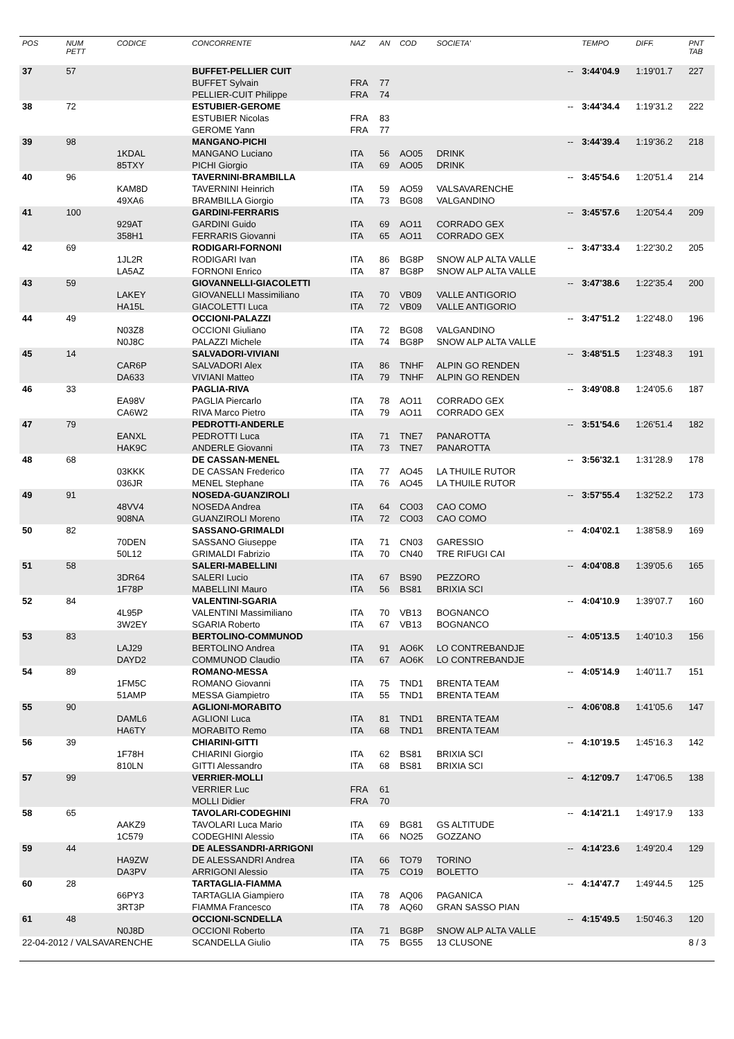| POS | NUM PETT | CODICE | CONCORRENTE | NAZ | AN | COD | SOCIETA' | | TEMPO | DIFF. | PNT TAB |
| --- | --- | --- | --- | --- | --- | --- | --- | --- | --- | --- | --- |
| 37 | 57 | | BUFFET-PELLIER CUIT | | | | | -- | 3:44'04.9 | 1:19'01.7 | 227 |
| | | | BUFFET Sylvain | FRA | 77 | | | | | | |
| | | | PELLIER-CUIT Philippe | FRA | 74 | | | | | | |
| 38 | 72 | | ESTUBIER-GEROME | | | | | -- | 3:44'34.4 | 1:19'31.2 | 222 |
| | | | ESTUBIER Nicolas | FRA | 83 | | | | | | |
| | | | GEROME Yann | FRA | 77 | | | | | | |
| 39 | 98 | | MANGANO-PICHI | | | | | -- | 3:44'39.4 | 1:19'36.2 | 218 |
| | | 1KDAL | MANGANO Luciano | ITA | 56 | AO05 | DRINK | | | | |
| | | 85TXY | PICHI Giorgio | ITA | 69 | AO05 | DRINK | | | | |
| 40 | 96 | | TAVERNINI-BRAMBILLA | | | | | -- | 3:45'54.6 | 1:20'51.4 | 214 |
| | | KAM8D | TAVERNINI Heinrich | ITA | 59 | AO59 | VALSAVARENCHE | | | | |
| | | 49XA6 | BRAMBILLA Giorgio | ITA | 73 | BG08 | VALGANDINO | | | | |
| 41 | 100 | | GARDINI-FERRARIS | | | | | -- | 3:45'57.6 | 1:20'54.4 | 209 |
| | | 929AT | GARDINI Guido | ITA | 69 | AO11 | CORRADO GEX | | | | |
| | | 358H1 | FERRARIS Giovanni | ITA | 65 | AO11 | CORRADO GEX | | | | |
| 42 | 69 | | RODIGARI-FORNONI | | | | | -- | 3:47'33.4 | 1:22'30.2 | 205 |
| | | 1JL2R | RODIGARI Ivan | ITA | 86 | BG8P | SNOW ALP ALTA VALLE | | | | |
| | | LA5AZ | FORNONI Enrico | ITA | 87 | BG8P | SNOW ALP ALTA VALLE | | | | |
| 43 | 59 | | GIOVANNELLI-GIACOLETTI | | | | | -- | 3:47'38.6 | 1:22'35.4 | 200 |
| | | LAKEY | GIOVANELLI Massimiliano | ITA | 70 | VB09 | VALLE ANTIGORIO | | | | |
| | | HA15L | GIACOLETTI Luca | ITA | 72 | VB09 | VALLE ANTIGORIO | | | | |
| 44 | 49 | | OCCIONI-PALAZZI | | | | | -- | 3:47'51.2 | 1:22'48.0 | 196 |
| | | N03Z8 | OCCIONI Giuliano | ITA | 72 | BG08 | VALGANDINO | | | | |
| | | N0J8C | PALAZZI Michele | ITA | 74 | BG8P | SNOW ALP ALTA VALLE | | | | |
| 45 | 14 | | SALVADORI-VIVIANI | | | | | -- | 3:48'51.5 | 1:23'48.3 | 191 |
| | | CAR6P | SALVADORI Alex | ITA | 86 | TNHF | ALPIN GO RENDEN | | | | |
| | | DA633 | VIVIANI Matteo | ITA | 79 | TNHF | ALPIN GO RENDEN | | | | |
| 46 | 33 | | PAGLIA-RIVA | | | | | -- | 3:49'08.8 | 1:24'05.6 | 187 |
| | | EA98V | PAGLIA Piercarlo | ITA | 78 | AO11 | CORRADO GEX | | | | |
| | | CA6W2 | RIVA Marco Pietro | ITA | 79 | AO11 | CORRADO GEX | | | | |
| 47 | 79 | | PEDROTTI-ANDERLE | | | | | -- | 3:51'54.6 | 1:26'51.4 | 182 |
| | | EANXL | PEDROTTI Luca | ITA | 71 | TNE7 | PANAROTTA | | | | |
| | | HAK9C | ANDERLE Giovanni | ITA | 73 | TNE7 | PANAROTTA | | | | |
| 48 | 68 | | DE CASSAN-MENEL | | | | | -- | 3:56'32.1 | 1:31'28.9 | 178 |
| | | 03KKK | DE CASSAN Frederico | ITA | 77 | AO45 | LA THUILE RUTOR | | | | |
| | | 036JR | MENEL Stephane | ITA | 76 | AO45 | LA THUILE RUTOR | | | | |
| 49 | 91 | | NOSEDA-GUANZIROLI | | | | | -- | 3:57'55.4 | 1:32'52.2 | 173 |
| | | 48VV4 | NOSEDA Andrea | ITA | 64 | CO03 | CAO COMO | | | | |
| | | 908NA | GUANZIROLI Moreno | ITA | 72 | CO03 | CAO COMO | | | | |
| 50 | 82 | | SASSANO-GRIMALDI | | | | | -- | 4:04'02.1 | 1:38'58.9 | 169 |
| | | 70DEN | SASSANO Giuseppe | ITA | 71 | CN03 | GARESSIO | | | | |
| | | 50L12 | GRIMALDI Fabrizio | ITA | 70 | CN40 | TRE RIFUGI CAI | | | | |
| 51 | 58 | | SALERI-MABELLINI | | | | | -- | 4:04'08.8 | 1:39'05.6 | 165 |
| | | 3DR64 | SALERI Lucio | ITA | 67 | BS90 | PEZZORO | | | | |
| | | 1F78P | MABELLINI Mauro | ITA | 56 | BS81 | BRIXIA SCI | | | | |
| 52 | 84 | | VALENTINI-SGARIA | | | | | -- | 4:04'10.9 | 1:39'07.7 | 160 |
| | | 4L95P | VALENTINI Massimiliano | ITA | 70 | VB13 | BOGNANCO | | | | |
| | | 3W2EY | SGARIA Roberto | ITA | 67 | VB13 | BOGNANCO | | | | |
| 53 | 83 | | BERTOLINO-COMMUNOD | | | | | -- | 4:05'13.5 | 1:40'10.3 | 156 |
| | | LAJ29 | BERTOLINO Andrea | ITA | 91 | AO6K | LO CONTREBANDJE | | | | |
| | | DAYD2 | COMMUNOD Claudio | ITA | 67 | AO6K | LO CONTREBANDJE | | | | |
| 54 | 89 | | ROMANO-MESSA | | | | | -- | 4:05'14.9 | 1:40'11.7 | 151 |
| | | 1FM5C | ROMANO Giovanni | ITA | 75 | TND1 | BRENTA TEAM | | | | |
| | | 51AMP | MESSA Giampietro | ITA | 55 | TND1 | BRENTA TEAM | | | | |
| 55 | 90 | | AGLIONI-MORABITO | | | | | -- | 4:06'08.8 | 1:41'05.6 | 147 |
| | | DAML6 | AGLIONI Luca | ITA | 81 | TND1 | BRENTA TEAM | | | | |
| | | HA6TY | MORABITO Remo | ITA | 68 | TND1 | BRENTA TEAM | | | | |
| 56 | 39 | | CHIARINI-GITTI | | | | | -- | 4:10'19.5 | 1:45'16.3 | 142 |
| | | 1F78H | CHIARINI Giorgio | ITA | 62 | BS81 | BRIXIA SCI | | | | |
| | | 810LN | GITTI Alessandro | ITA | 68 | BS81 | BRIXIA SCI | | | | |
| 57 | 99 | | VERRIER-MOLLI | | | | | -- | 4:12'09.7 | 1:47'06.5 | 138 |
| | | | VERRIER Luc | FRA | 61 | | | | | | |
| | | | MOLLI Didier | FRA | 70 | | | | | | |
| 58 | 65 | | TAVOLARI-CODEGHINI | | | | | -- | 4:14'21.1 | 1:49'17.9 | 133 |
| | | AAKZ9 | TAVOLARI Luca Mario | ITA | 69 | BG81 | GS ALTITUDE | | | | |
| | | 1C579 | CODEGHINI Alessio | ITA | 66 | NO25 | GOZZANO | | | | |
| 59 | 44 | | DE ALESSANDRI-ARRIGONI | | | | | -- | 4:14'23.6 | 1:49'20.4 | 129 |
| | | HA9ZW | DE ALESSANDRI Andrea | ITA | 66 | TO79 | TORINO | | | | |
| | | DA3PV | ARRIGONI Alessio | ITA | 75 | CO19 | BOLETTO | | | | |
| 60 | 28 | | TARTAGLIA-FIAMMA | | | | | -- | 4:14'47.7 | 1:49'44.5 | 125 |
| | | 66PY3 | TARTAGLIA Giampiero | ITA | 78 | AQ06 | PAGANICA | | | | |
| | | 3RT3P | FIAMMA Francesco | ITA | 78 | AQ60 | GRAN SASSO PIAN | | | | |
| 61 | 48 | | OCCIONI-SCNDELLA | | | | | -- | 4:15'49.5 | 1:50'46.3 | 120 |
| | | N0J8D | OCCIONI Roberto | ITA | 71 | BG8P | SNOW ALP ALTA VALLE | | | | |
| 22-04-2012 / VALSAVARENCHE | | | SCANDELLA Giulio | ITA | 75 | BG55 | 13 CLUSONE | | | | 8 / 3 |